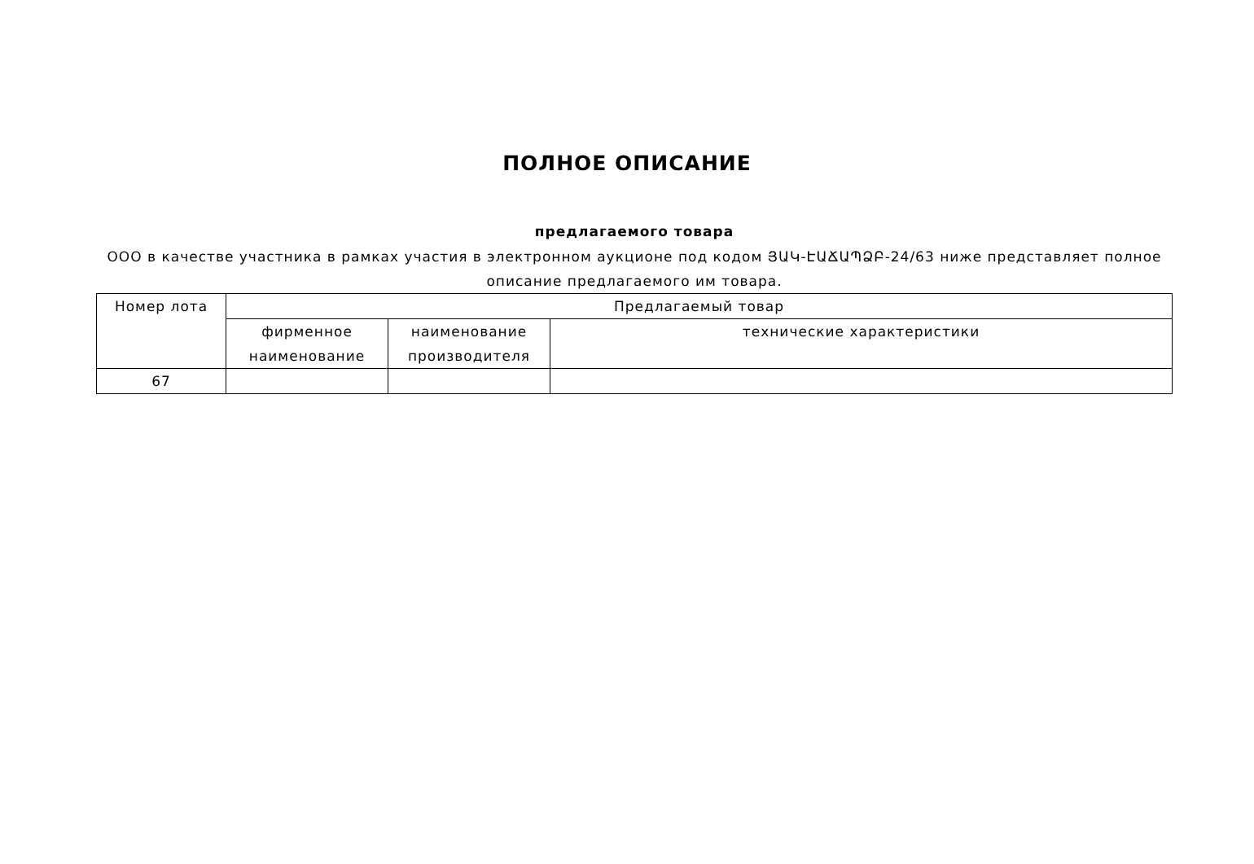ПОЛНОЕ ОПИСАНИЕ
предлагаемого товара
ООО в качестве участника в рамках участия в электронном аукционе под кодом ՅԱԿ-ԷԱՃԱՊՁԲ-24/63 ниже представляет полное описание предлагаемого им товара.
| Номер лота | Предлагаемый товар | | |
| --- | --- | --- | --- |
| | фирменное наименование | наименование производителя | технические характеристики |
| 67 | | | |